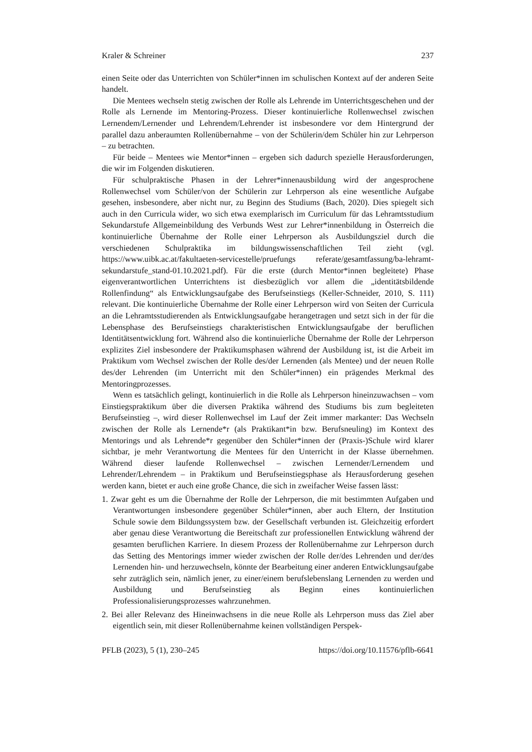Kraler & Schreiner 237
einen Seite oder das Unterrichten von Schüler*innen im schulischen Kontext auf der anderen Seite handelt.
Die Mentees wechseln stetig zwischen der Rolle als Lehrende im Unterrichtsgeschehen und der Rolle als Lernende im Mentoring-Prozess. Dieser kontinuierliche Rollenwechsel zwischen Lernendem/Lernender und Lehrendem/Lehrender ist insbesondere vor dem Hintergrund der parallel dazu anberaumten Rollenübernahme – von der Schülerin/dem Schüler hin zur Lehrperson – zu betrachten.
Für beide – Mentees wie Mentor*innen – ergeben sich dadurch spezielle Herausforderungen, die wir im Folgenden diskutieren.
Für schulpraktische Phasen in der Lehrer*innenausbildung wird der angesprochene Rollenwechsel vom Schüler/von der Schülerin zur Lehrperson als eine wesentliche Aufgabe gesehen, insbesondere, aber nicht nur, zu Beginn des Studiums (Bach, 2020). Dies spiegelt sich auch in den Curricula wider, wo sich etwa exemplarisch im Curriculum für das Lehramtsstudium Sekundarstufe Allgemeinbildung des Verbunds West zur Lehrer*innenbildung in Österreich die kontinuierliche Übernahme der Rolle einer Lehrperson als Ausbildungsziel durch die verschiedenen Schulpraktika im bildungswissenschaftlichen Teil zieht (vgl. https://www.uibk.ac.at/fakultaeten-servicestelle/pruefungs referate/gesamtfassung/ba-lehramt-sekundarstufe_stand-01.10.2021.pdf). Für die erste (durch Mentor*innen begleitete) Phase eigenverantwortlichen Unterrichtens ist diesbezüglich vor allem die „identitätsbildende Rollenfindung“ als Entwicklungsaufgabe des Berufseinstiegs (Keller-Schneider, 2010, S. 111) relevant. Die kontinuierliche Übernahme der Rolle einer Lehrperson wird von Seiten der Curricula an die Lehramtsstudierenden als Entwicklungsaufgabe herangetragen und setzt sich in der für die Lebensphase des Berufseinstiegs charakteristischen Entwicklungsaufgabe der beruflichen Identitätsentwicklung fort. Während also die kontinuierliche Übernahme der Rolle der Lehrperson explizites Ziel insbesondere der Praktikumsphasen während der Ausbildung ist, ist die Arbeit im Praktikum vom Wechsel zwischen der Rolle des/der Lernenden (als Mentee) und der neuen Rolle des/der Lehrenden (im Unterricht mit den Schüler*innen) ein prägendes Merkmal des Mentoringprozesses.
Wenn es tatsächlich gelingt, kontinuierlich in die Rolle als Lehrperson hineinzuwachsen – vom Einstiegspraktikum über die diversen Praktika während des Studiums bis zum begleiteten Berufseinstieg –, wird dieser Rollenwechsel im Lauf der Zeit immer markanter: Das Wechseln zwischen der Rolle als Lernende*r (als Praktikant*in bzw. Berufsneuling) im Kontext des Mentorings und als Lehrende*r gegenüber den Schüler*innen der (Praxis-)Schule wird klarer sichtbar, je mehr Verantwortung die Mentees für den Unterricht in der Klasse übernehmen. Während dieser laufende Rollenwechsel – zwischen Lernender/Lernendem und Lehrender/Lehrendem – in Praktikum und Berufseinstiegsphase als Herausforderung gesehen werden kann, bietet er auch eine große Chance, die sich in zweifacher Weise fassen lässt:
1. Zwar geht es um die Übernahme der Rolle der Lehrperson, die mit bestimmten Aufgaben und Verantwortungen insbesondere gegenüber Schüler*innen, aber auch Eltern, der Institution Schule sowie dem Bildungssystem bzw. der Gesellschaft verbunden ist. Gleichzeitig erfordert aber genau diese Verantwortung die Bereitschaft zur professionellen Entwicklung während der gesamten beruflichen Karriere. In diesem Prozess der Rollenübernahme zur Lehrperson durch das Setting des Mentorings immer wieder zwischen der Rolle der/des Lehrenden und der/des Lernenden hin- und herzuwechseln, könnte der Bearbeitung einer anderen Entwicklungsaufgabe sehr zuträglich sein, nämlich jener, zu einer/einem berufslebenslang Lernenden zu werden und Ausbildung und Berufseinstieg als Beginn eines kontinuierlichen Professionalisierungsprozesses wahrzunehmen.
2. Bei aller Relevanz des Hineinwachsens in die neue Rolle als Lehrperson muss das Ziel aber eigentlich sein, mit dieser Rollenübernahme keinen vollständigen Perspek-
PFLB (2023), 5 (1), 230–245 https://doi.org/10.11576/pflb-6641